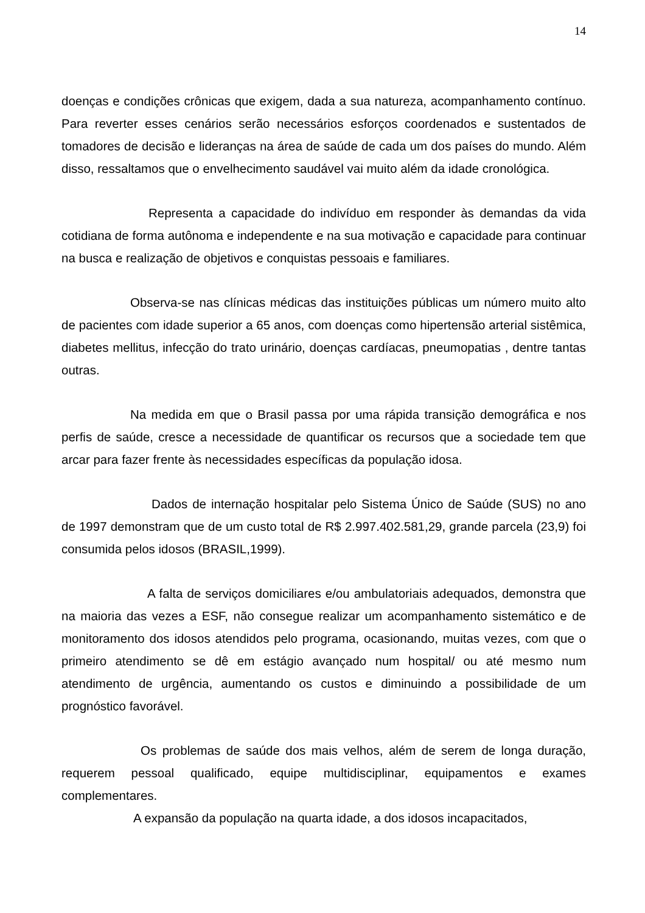14
doenças e condições crônicas que exigem, dada a sua natureza, acompanhamento contínuo. Para reverter esses cenários serão necessários esforços coordenados e sustentados de tomadores de decisão e lideranças na área de saúde de cada um dos países do mundo. Além disso, ressaltamos que o envelhecimento saudável vai muito além da idade cronológica.
Representa a capacidade do indivíduo em responder às demandas da vida cotidiana de forma autônoma e independente e na sua motivação e capacidade para continuar na busca e realização de objetivos e conquistas pessoais e familiares.
Observa-se nas clínicas médicas das instituições públicas um número muito alto de pacientes com idade superior a 65 anos, com doenças como hipertensão arterial sistêmica, diabetes mellitus, infecção do trato urinário, doenças cardíacas, pneumopatias , dentre tantas outras.
Na medida em que o Brasil passa por uma rápida transição demográfica e nos perfis de saúde, cresce a necessidade de quantificar os recursos que a sociedade tem que arcar para fazer frente às necessidades específicas da população idosa.
Dados de internação hospitalar pelo Sistema Único de Saúde (SUS) no ano de 1997 demonstram que de um custo total de R$ 2.997.402.581,29, grande parcela (23,9) foi consumida pelos idosos (BRASIL,1999).
A falta de serviços domiciliares e/ou ambulatoriais adequados, demonstra que na maioria das vezes a ESF, não consegue realizar um acompanhamento sistemático e de monitoramento dos idosos atendidos pelo programa, ocasionando, muitas vezes, com que o primeiro atendimento se dê em estágio avançado num hospital/ ou até mesmo num atendimento de urgência, aumentando os custos e diminuindo a possibilidade de um prognóstico favorável.
Os problemas de saúde dos mais velhos, além de serem de longa duração, requerem pessoal qualificado, equipe multidisciplinar, equipamentos e exames complementares.
A expansão da população na quarta idade, a dos idosos incapacitados,